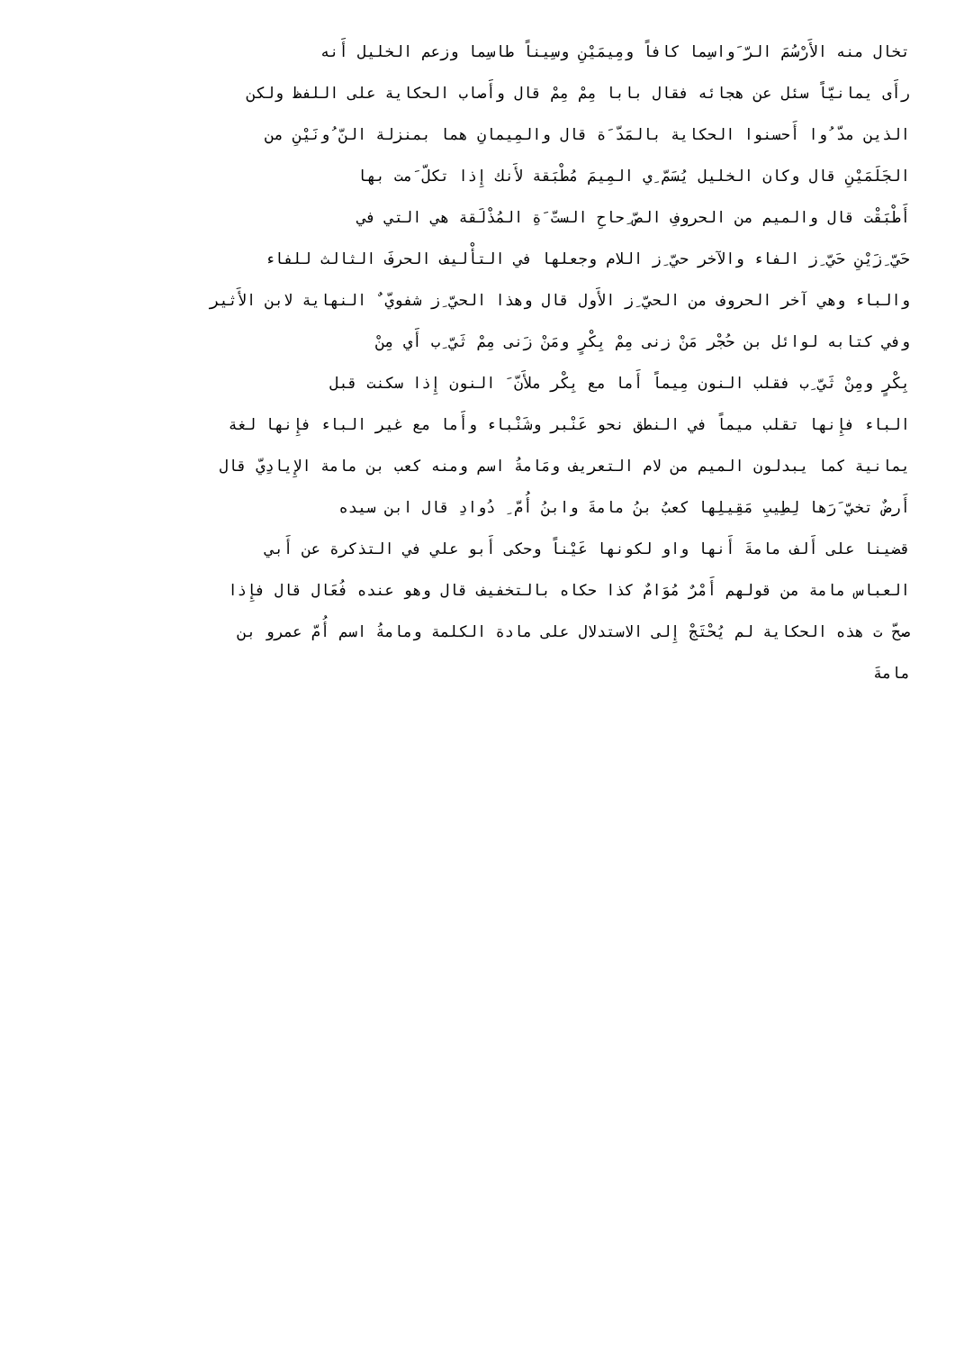تخال منه الأَرْسُمَ الرّ َواسِما كافاً ومِيمَيْنِ وسِيناً طاسِما وزعم الخليل أَنه
رأَى يمانيّاً سئل عن هجائه فقال بابا مِمْ مِمْ قال وأَصاب الحكاية على اللفظ ولكن
الذين مدّ ُوا أَحسنوا الحكاية بالمَدّ َة قال والمِيمانِ هما بمنزلة النّ ُونَيْنِ من
الجَلَمَيْنِ قال وكان الخليل يُسَمّ ِي المِيمَ مُطْبَقة لأَنك إِذا تكلّ َمت بها
أَطْبَقْت قال والميم من الحروفِ الصّ ِحاحِ الستّ َةِ المُذْلَقة هي التي في
حَيّ ِزَيْنِ حَيّ ِز الفاء والآخر حيّ ِز اللام وجعلها في التأْليف الحرفَ الثالث للفاء
والباء وهي آخر الحروف من الحيّ ِز الأَول قال وهذا الحيّ ِز شفويّ ٌ النهاية لابن الأَثير
وفي كتابه لوائل بن حُجْر مَنْ زنى مِمْ بِكْرٍ ومَنْ زَنى مِمْ ثَيّ ِب أَي مِنْ
بِكْرٍ ومِنْ ثَيّ ِب فقلب النون مِيماً أَما مع بِكْر ملأَنّ َ النون إِذا سكنت قبل
الباء فإِنها تقلب ميماً في النطق نحو عَنْبر وشَنْباء وأَما مع غير الباء فإِنها لغة
يمانية كما يبدلون الميم من لام التعريف ومَامةُ اسم ومنه كعب بن مامة الإِيادِيّ قال
أَرضٌ تخيّ َرَها لِطِيبِ مَقِيلِها كعبُ بنُ مامةَ وابنُ أُمّ ِ دُوادِ قال ابن سيده
قضينا على أَلف مامةَ أَنها واو لكونها عَيْناً وحكى أَبو علي في التذكرة عن أَبي
العباس مامة من قولهم أَمْرٌ مُوَامٌ كذا حكاه بالتخفيف قال وهو عنده فُعَال قال فإِذا
صحّ ت هذه الحكاية لم يُحْتَجْ إِلى الاستدلال على مادة الكلمة ومامةُ اسم أُمّ عمرو بن
مامةَ